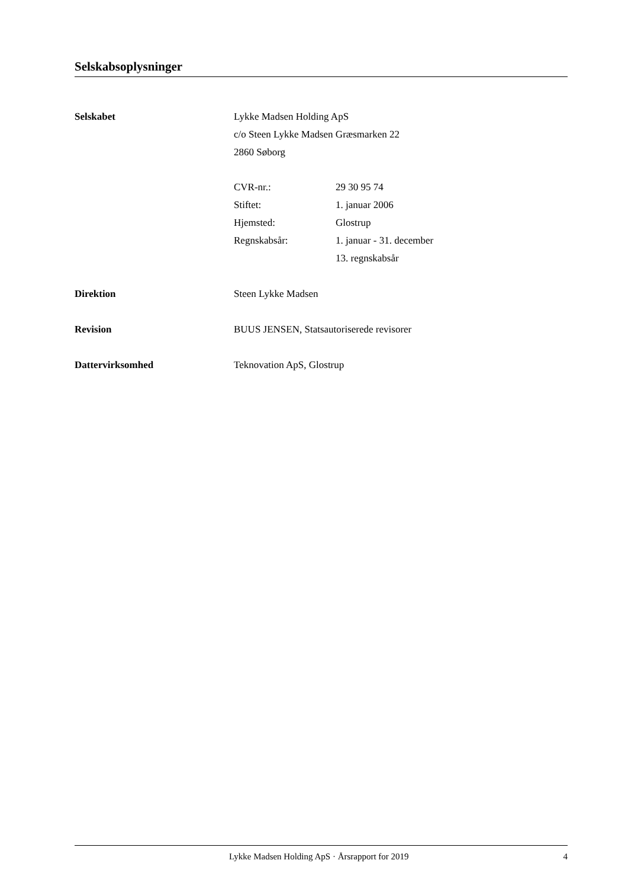Selskabsoplysninger
Selskabet Lykke Madsen Holding ApS
c/o Steen Lykke Madsen Græsmarken 22
2860 Søborg
CVR-nr.: 29 30 95 74
Stiftet: 1. januar 2006
Hjemsted: Glostrup
Regnskabsår: 1. januar - 31. december
13. regnskabsår
Direktion Steen Lykke Madsen
Revision BUUS JENSEN, Statsautoriserede revisorer
Dattervirksomhed Teknovation ApS, Glostrup
Lykke Madsen Holding ApS · Årsrapport for 2019
4